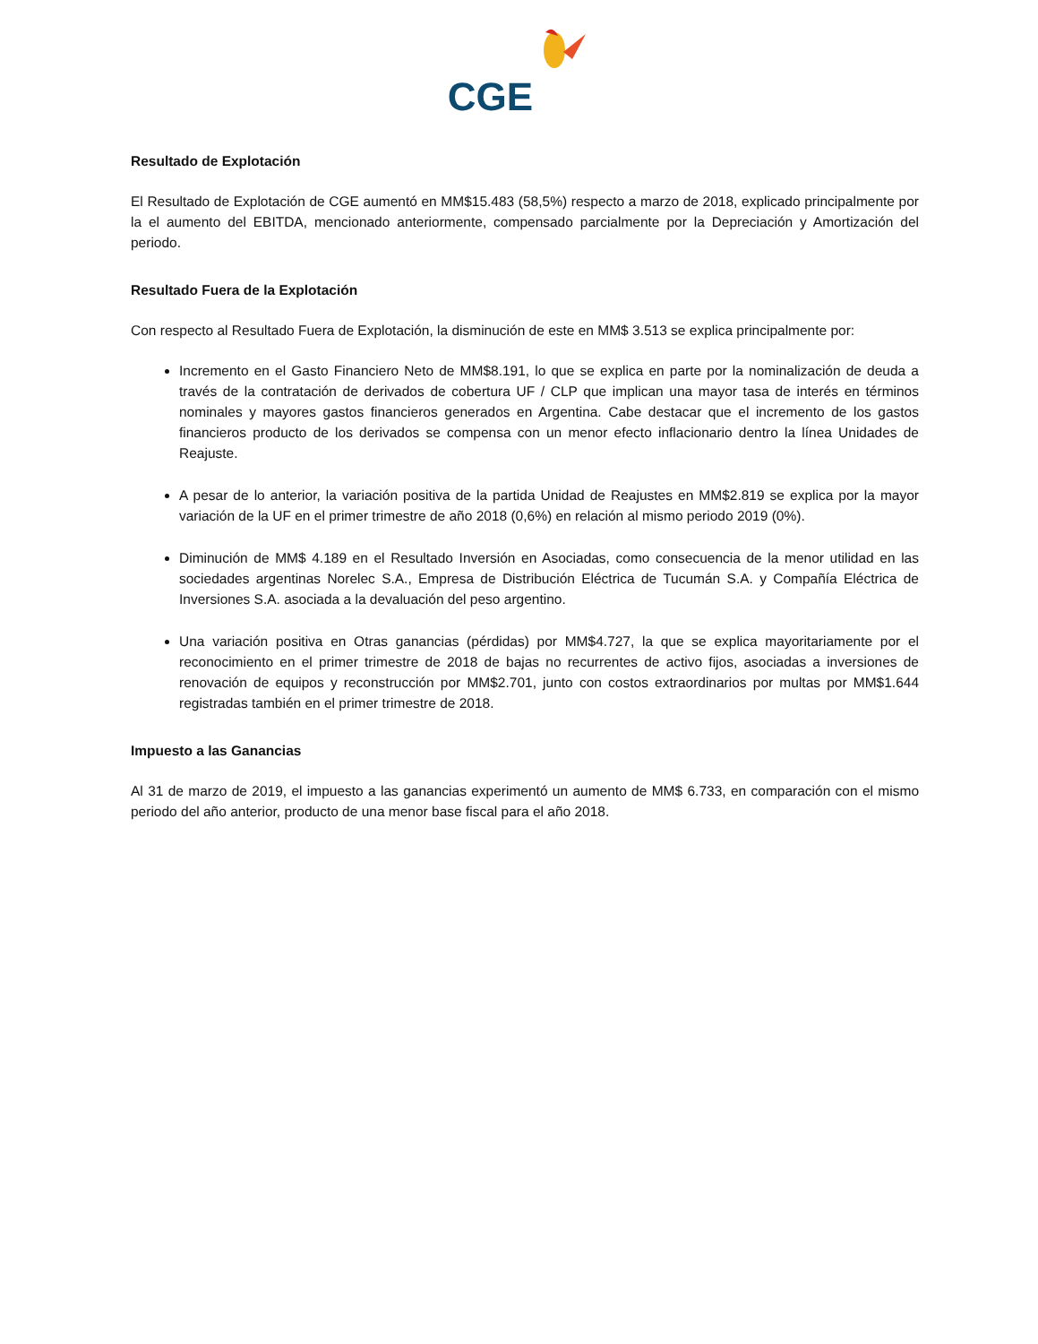CGE
Resultado de Explotación
El Resultado de Explotación de CGE aumentó en MM$15.483 (58,5%) respecto a marzo de 2018, explicado principalmente por la el aumento del EBITDA, mencionado anteriormente, compensado parcialmente por la Depreciación y Amortización del periodo.
Resultado Fuera de la Explotación
Con respecto al Resultado Fuera de Explotación, la disminución de este en MM$ 3.513 se explica principalmente por:
Incremento en el Gasto Financiero Neto de MM$8.191, lo que se explica en parte por la nominalización de deuda a través de la contratación de derivados de cobertura UF / CLP que implican una mayor tasa de interés en términos nominales y mayores gastos financieros generados en Argentina. Cabe destacar que el incremento de los gastos financieros producto de los derivados se compensa con un menor efecto inflacionario dentro la línea Unidades de Reajuste.
A pesar de lo anterior, la variación positiva de la partida Unidad de Reajustes en MM$2.819 se explica por la mayor variación de la UF en el primer trimestre de año 2018 (0,6%) en relación al mismo periodo 2019 (0%).
Diminución de MM$ 4.189 en el Resultado Inversión en Asociadas, como consecuencia de la menor utilidad en las sociedades argentinas Norelec S.A., Empresa de Distribución Eléctrica de Tucumán S.A. y Compañía Eléctrica de Inversiones S.A. asociada a la devaluación del peso argentino.
Una variación positiva en Otras ganancias (pérdidas) por MM$4.727, la que se explica mayoritariamente por el reconocimiento en el primer trimestre de 2018 de bajas no recurrentes de activo fijos, asociadas a inversiones de renovación de equipos y reconstrucción por MM$2.701, junto con costos extraordinarios por multas por MM$1.644 registradas también en el primer trimestre de 2018.
Impuesto a las Ganancias
Al 31 de marzo de 2019, el impuesto a las ganancias experimentó un aumento de MM$ 6.733, en comparación con el mismo periodo del año anterior, producto de una menor base fiscal para el año 2018.